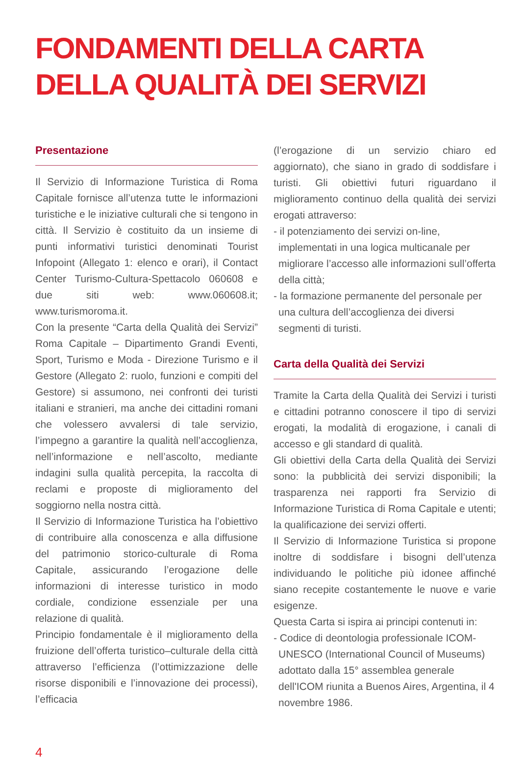FONDAMENTI DELLA CARTA
DELLA QUALITÀ DEI SERVIZI
Presentazione
Il Servizio di Informazione Turistica di Roma Capitale fornisce all’utenza tutte le informazioni turistiche e le iniziative culturali che si tengono in città. Il Servizio è costituito da un insieme di punti informativi turistici denominati Tourist Infopoint (Allegato 1: elenco e orari), il Contact Center Turismo-Cultura-Spettacolo 060608 e due siti web: www.060608.it; www.turismoroma.it.
Con la presente “Carta della Qualità dei Servizi” Roma Capitale – Dipartimento Grandi Eventi, Sport, Turismo e Moda - Direzione Turismo e il Gestore (Allegato 2: ruolo, funzioni e compiti del Gestore) si assumono, nei confronti dei turisti italiani e stranieri, ma anche dei cittadini romani che volessero avvalersi di tale servizio, l’impegno a garantire la qualità nell’accoglienza, nell’informazione e nell’ascolto, mediante indagini sulla qualità percepita, la raccolta di reclami e proposte di miglioramento del soggiorno nella nostra città.
Il Servizio di Informazione Turistica ha l’obiettivo di contribuire alla conoscenza e alla diffusione del patrimonio storico-culturale di Roma Capitale, assicurando l’erogazione delle informazioni di interesse turistico in modo cordiale, condizione essenziale per una relazione di qualità.
Principio fondamentale è il miglioramento della fruizione dell’offerta turistico–culturale della città attraverso l’efficienza (l’ottimizzazione delle risorse disponibili e l’innovazione dei processi), l’efficacia
(l’erogazione di un servizio chiaro ed aggiornato), che siano in grado di soddisfare i turisti. Gli obiettivi futuri riguardano il miglioramento continuo della qualità dei servizi erogati attraverso:
- il potenziamento dei servizi on-line, implementati in una logica multicanale per migliorare l’accesso alle informazioni sull’offerta della città;
- la formazione permanente del personale per una cultura dell’accoglienza dei diversi segmenti di turisti.
Carta della Qualità dei Servizi
Tramite la Carta della Qualità dei Servizi i turisti e cittadini potranno conoscere il tipo di servizi erogati, la modalità di erogazione, i canali di accesso e gli standard di qualità.
Gli obiettivi della Carta della Qualità dei Servizi sono: la pubblicità dei servizi disponibili; la trasparenza nei rapporti fra Servizio di Informazione Turistica di Roma Capitale e utenti; la qualificazione dei servizi offerti.
Il Servizio di Informazione Turistica si propone inoltre di soddisfare i bisogni dell’utenza individuando le politiche più idonee affinché siano recepite costantemente le nuove e varie esigenze.
Questa Carta si ispira ai principi contenuti in:
- Codice di deontologia professionale ICOM-UNESCO (International Council of Museums) adottato dalla 15° assemblea generale dell'ICOM riunita a Buenos Aires, Argentina, il 4 novembre 1986.
4